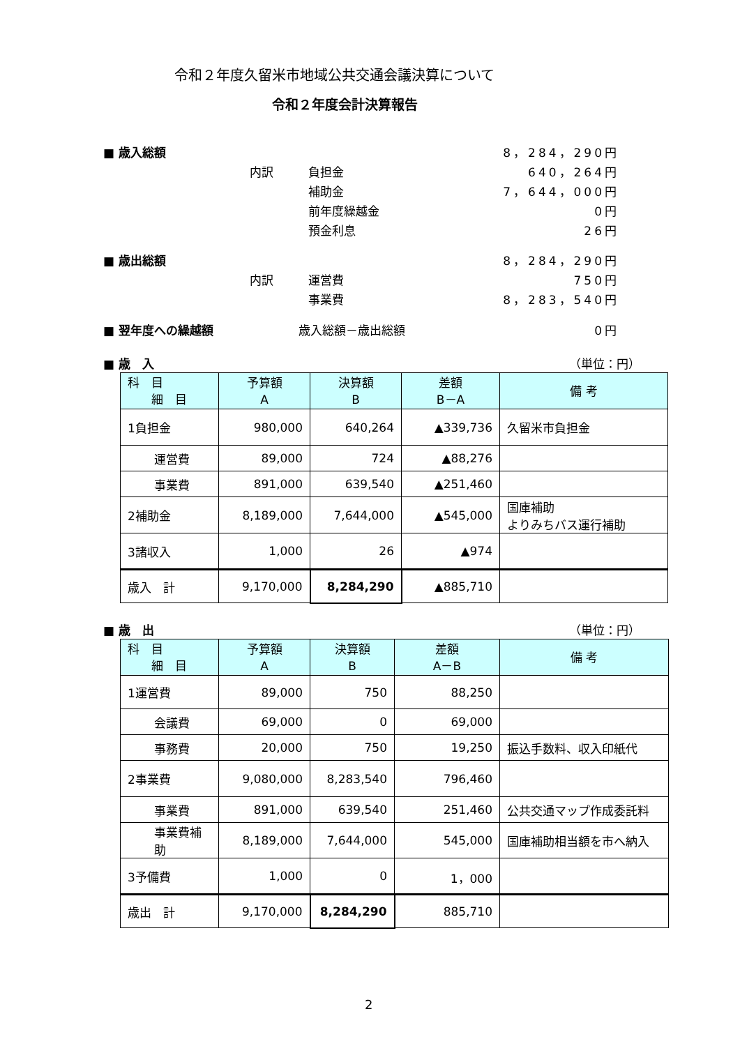令和２年度久留米市地域公共交通会議決算について
令和２年度会計決算報告
■ 歳入総額 8，284，290円
内訳 負担金 640，264円
補助金 7，644，000円
前年度繰越金 0円
預金利息 26円
■ 歳出総額 8，284，290円
内訳 運営費 750円
事業費 8，283，540円
■ 翌年度への繰越額 歳入総額－歳出総額 0円
■ 歳　入 （単位：円）
| 科 目 細 目 | 予算額 A | 決算額 B | 差額 B－A | 備 考 |
| --- | --- | --- | --- | --- |
| 1負担金 | 980,000 | 640,264 | ▲339,736 | 久留米市負担金 |
| 運営費 | 89,000 | 724 | ▲88,276 | |
| 事業費 | 891,000 | 639,540 | ▲251,460 | |
| 2補助金 | 8,189,000 | 7,644,000 | ▲545,000 | 国庫補助 よりみちバス運行補助 |
| 3諸収入 | 1,000 | 26 | ▲974 | |
| 歳入 計 | 9,170,000 | 8,284,290 | ▲885,710 | |
■ 歳　出 （単位：円）
| 科 目 細 目 | 予算額 A | 決算額 B | 差額 A－B | 備 考 |
| --- | --- | --- | --- | --- |
| 1運営費 | 89,000 | 750 | 88,250 | |
| 会議費 | 69,000 | 0 | 69,000 | |
| 事務費 | 20,000 | 750 | 19,250 | 振込手数料、収入印紙代 |
| 2事業費 | 9,080,000 | 8,283,540 | 796,460 | |
| 事業費 | 891,000 | 639,540 | 251,460 | 公共交通マップ作成委託料 |
| 事業費補助 | 8,189,000 | 7,644,000 | 545,000 | 国庫補助相当額を市へ納入 |
| 3予備費 | 1,000 | 0 | 1，000 | |
| 歳出 計 | 9,170,000 | 8,284,290 | 885,710 | |
2